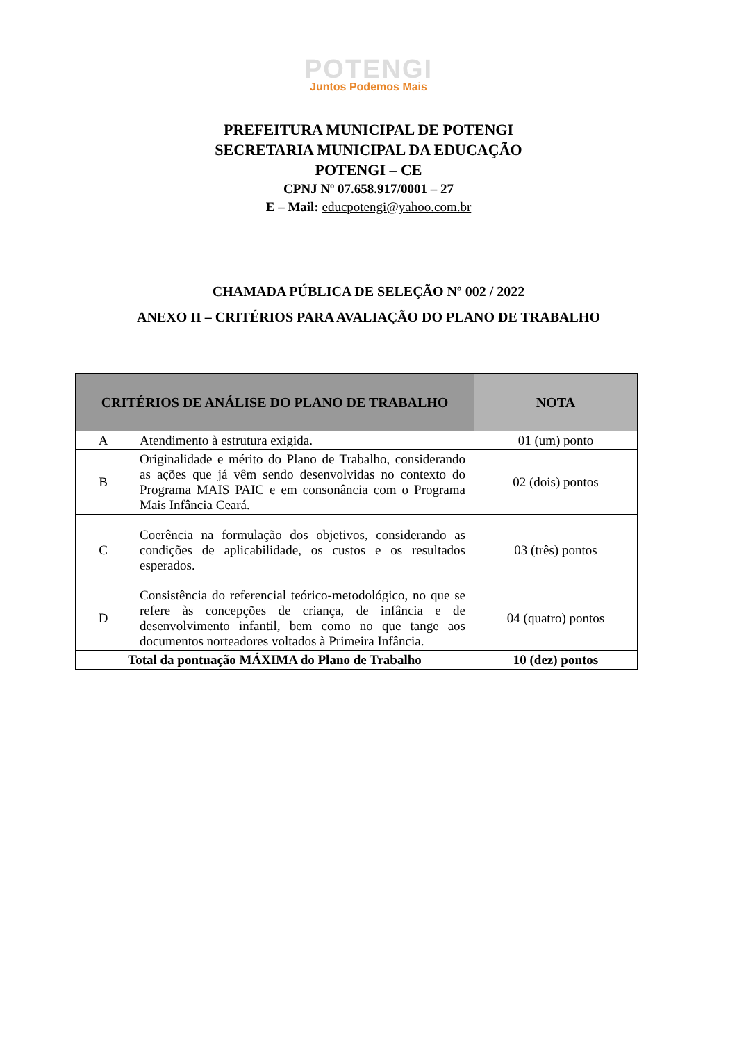POTENGI
Juntos Podemos Mais
PREFEITURA MUNICIPAL DE POTENGI
SECRETARIA MUNICIPAL DA EDUCAÇÃO
POTENGI – CE
CPNJ Nº 07.658.917/0001 – 27
E – Mail: educpotengi@yahoo.com.br
CHAMADA PÚBLICA DE SELEÇÃO Nº 002 / 2022
ANEXO II – CRITÉRIOS PARA AVALIAÇÃO DO PLANO DE TRABALHO
| CRITÉRIOS DE ANÁLISE DO PLANO DE TRABALHO | | NOTA |
| --- | --- | --- |
| A | Atendimento à estrutura exigida. | 01 (um) ponto |
| B | Originalidade e mérito do Plano de Trabalho, considerando as ações que já vêm sendo desenvolvidas no contexto do Programa MAIS PAIC e em consonância com o Programa Mais Infância Ceará. | 02 (dois) pontos |
| C | Coerência na formulação dos objetivos, considerando as condições de aplicabilidade, os custos e os resultados esperados. | 03 (três) pontos |
| D | Consistência do referencial teórico-metodológico, no que se refere às concepções de criança, de infância e de desenvolvimento infantil, bem como no que tange aos documentos norteadores voltados à Primeira Infância. | 04 (quatro) pontos |
| Total da pontuação MÁXIMA do Plano de Trabalho | | 10 (dez) pontos |